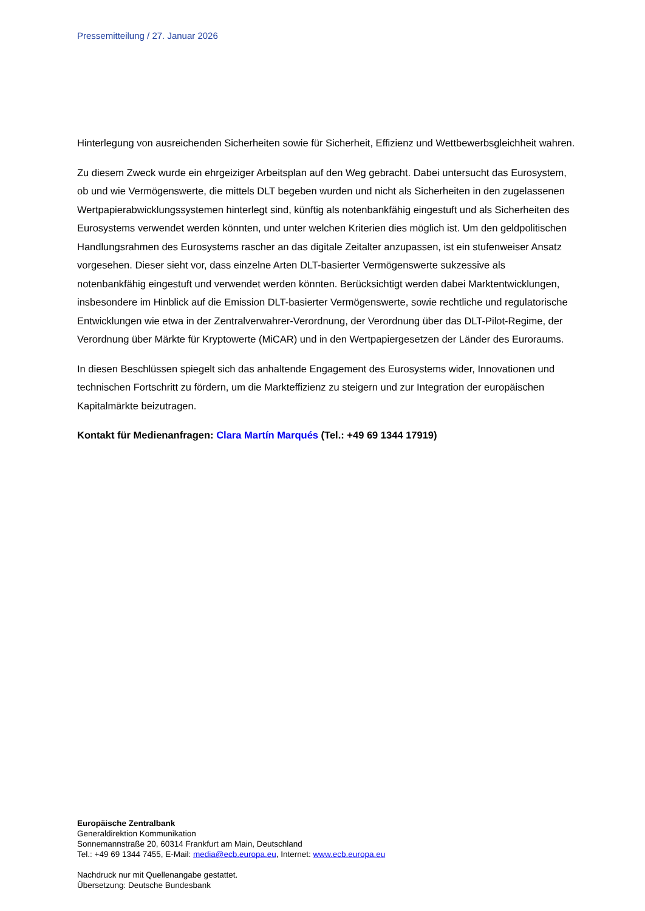Pressemitteilung / 27. Januar 2026
Hinterlegung von ausreichenden Sicherheiten sowie für Sicherheit, Effizienz und Wettbewerbsgleichheit wahren.
Zu diesem Zweck wurde ein ehrgeiziger Arbeitsplan auf den Weg gebracht. Dabei untersucht das Eurosystem, ob und wie Vermögenswerte, die mittels DLT begeben wurden und nicht als Sicherheiten in den zugelassenen Wertpapierabwicklungssystemen hinterlegt sind, künftig als notenbankfähig eingestuft und als Sicherheiten des Eurosystems verwendet werden könnten, und unter welchen Kriterien dies möglich ist. Um den geldpolitischen Handlungsrahmen des Eurosystems rascher an das digitale Zeitalter anzupassen, ist ein stufenweiser Ansatz vorgesehen. Dieser sieht vor, dass einzelne Arten DLT-basierter Vermögenswerte sukzessive als notenbankfähig eingestuft und verwendet werden könnten. Berücksichtigt werden dabei Marktentwicklungen, insbesondere im Hinblick auf die Emission DLT-basierter Vermögenswerte, sowie rechtliche und regulatorische Entwicklungen wie etwa in der Zentralverwahrer-Verordnung, der Verordnung über das DLT-Pilot-Regime, der Verordnung über Märkte für Kryptowerte (MiCAR) und in den Wertpapiergesetzen der Länder des Euroraums.
In diesen Beschlüssen spiegelt sich das anhaltende Engagement des Eurosystems wider, Innovationen und technischen Fortschritt zu fördern, um die Markteffizienz zu steigern und zur Integration der europäischen Kapitalmärkte beizutragen.
Kontakt für Medienanfragen: Clara Martín Marqués (Tel.: +49 69 1344 17919)
Europäische Zentralbank
Generaldirektion Kommunikation
Sonnemannstraße 20, 60314 Frankfurt am Main, Deutschland
Tel.: +49 69 1344 7455, E-Mail: media@ecb.europa.eu, Internet: www.ecb.europa.eu
Nachdruck nur mit Quellenangabe gestattet.
Übersetzung: Deutsche Bundesbank